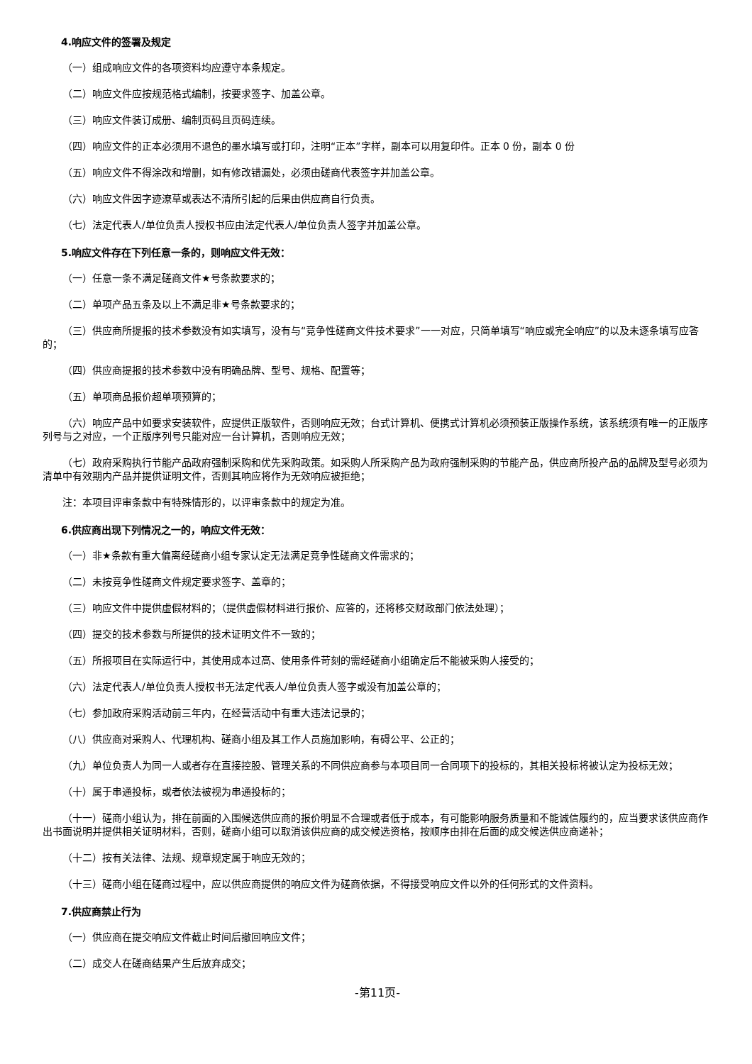4.响应文件的签署及规定
（一）组成响应文件的各项资料均应遵守本条规定。
（二）响应文件应按规范格式编制，按要求签字、加盖公章。
（三）响应文件装订成册、编制页码且页码连续。
（四）响应文件的正本必须用不退色的墨水填写或打印，注明“正本”字样，副本可以用复印件。正本 0 份，副本 0 份
（五）响应文件不得涂改和增删，如有修改错漏处，必须由磋商代表签字并加盖公章。
（六）响应文件因字迹潦草或表达不清所引起的后果由供应商自行负责。
（七）法定代表人/单位负责人授权书应由法定代表人/单位负责人签字并加盖公章。
5.响应文件存在下列任意一条的，则响应文件无效：
（一）任意一条不满足磋商文件★号条款要求的；
（二）单项产品五条及以上不满足非★号条款要求的；
（三）供应商所提报的技术参数没有如实填写，没有与“竞争性磋商文件技术要求”一一对应，只简单填写“响应或完全响应”的以及未逐条填写应答的；
（四）供应商提报的技术参数中没有明确品牌、型号、规格、配置等；
（五）单项商品报价超单项预算的；
（六）响应产品中如要求安装软件，应提供正版软件，否则响应无效；台式计算机、便携式计算机必须预装正版操作系统，该系统须有唯一的正版序列号与之对应，一个正版序列号只能对应一台计算机，否则响应无效；
（七）政府采购执行节能产品政府强制采购和优先采购政策。如采购人所采购产品为政府强制采购的节能产品，供应商所投产品的品牌及型号必须为清单中有效期内产品并提供证明文件，否则其响应将作为无效响应被拒绝；
注：本项目评审条款中有特殊情形的，以评审条款中的规定为准。
6.供应商出现下列情况之一的，响应文件无效：
（一）非★条款有重大偏离经磋商小组专家认定无法满足竞争性磋商文件需求的；
（二）未按竞争性磋商文件规定要求签字、盖章的；
（三）响应文件中提供虚假材料的；（提供虚假材料进行报价、应答的，还将移交财政部门依法处理）；
（四）提交的技术参数与所提供的技术证明文件不一致的；
（五）所报项目在实际运行中，其使用成本过高、使用条件苛刻的需经磋商小组确定后不能被采购人接受的；
（六）法定代表人/单位负责人授权书无法定代表人/单位负责人签字或没有加盖公章的；
（七）参加政府采购活动前三年内，在经营活动中有重大违法记录的；
（八）供应商对采购人、代理机构、磋商小组及其工作人员施加影响，有碍公平、公正的；
（九）单位负责人为同一人或者存在直接控股、管理关系的不同供应商参与本项目同一合同项下的投标的，其相关投标将被认定为投标无效；
（十）属于串通投标，或者依法被视为串通投标的；
（十一）磋商小组认为，排在前面的入围候选供应商的报价明显不合理或者低于成本，有可能影响服务质量和不能诚信履约的，应当要求该供应商作出书面说明并提供相关证明材料，否则，磋商小组可以取消该供应商的成交候选资格，按顺序由排在后面的成交候选供应商递补；
（十二）按有关法律、法规、规章规定属于响应无效的；
（十三）磋商小组在磋商过程中，应以供应商提供的响应文件为磋商依据，不得接受响应文件以外的任何形式的文件资料。
7.供应商禁止行为
（一）供应商在提交响应文件截止时间后撤回响应文件；
（二）成交人在磋商结果产生后放弃成交；
-第11页-